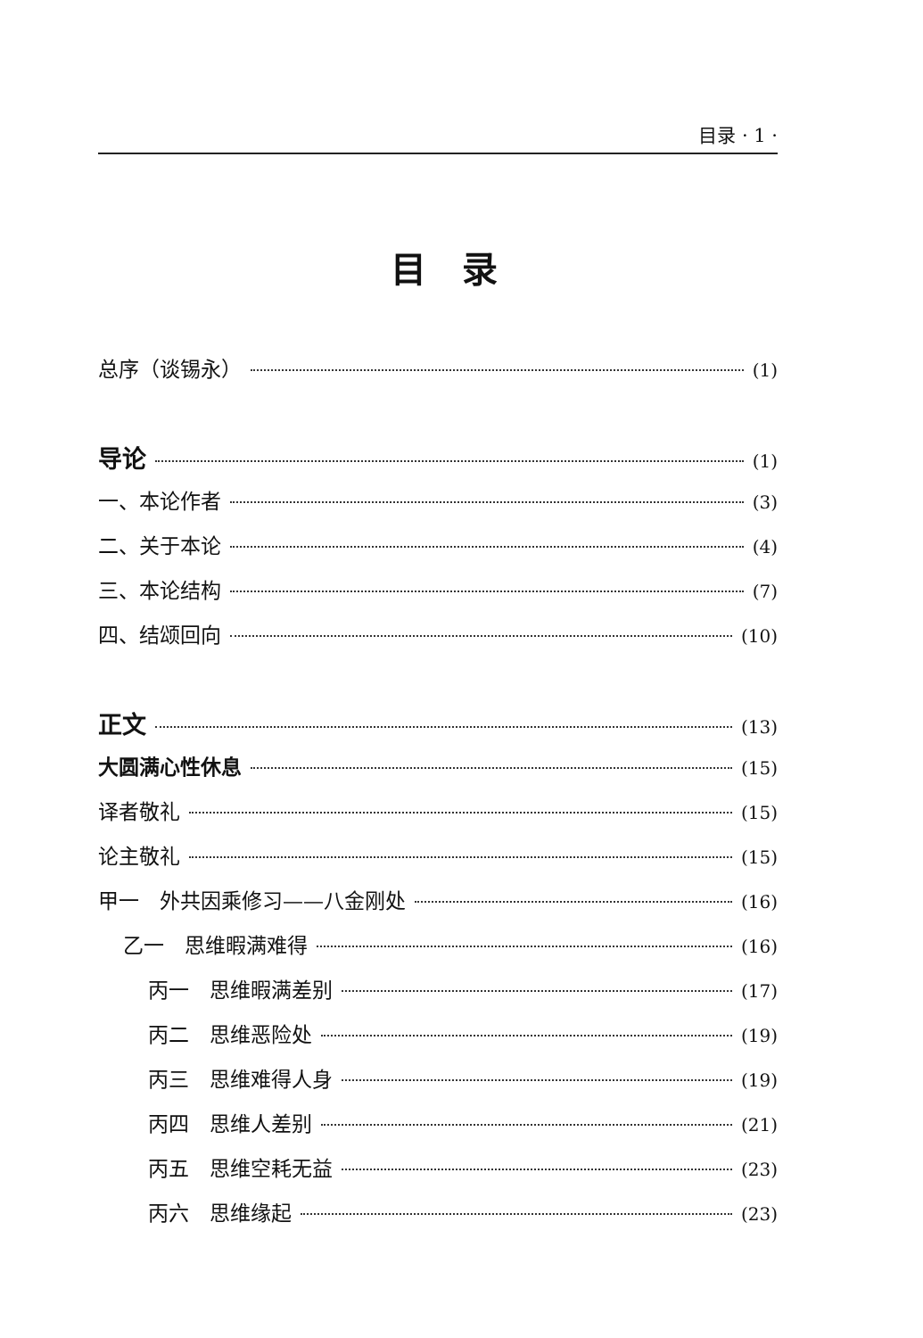目录 · 1 ·
目录
总序（谈锡永） (1)
导论 (1)
一、本论作者 (3)
二、关于本论 (4)
三、本论结构 (7)
四、结颂回向 (10)
正文 (13)
大圆满心性休息 (15)
译者敬礼 (15)
论主敬礼 (15)
甲一　外共因乘修习——八金刚处 (16)
乙一　思维暇满难得 (16)
丙一　思维暇满差别 (17)
丙二　思维恶险处 (19)
丙三　思维难得人身 (19)
丙四　思维人差别 (21)
丙五　思维空耗无益 (23)
丙六　思维缘起 (23)